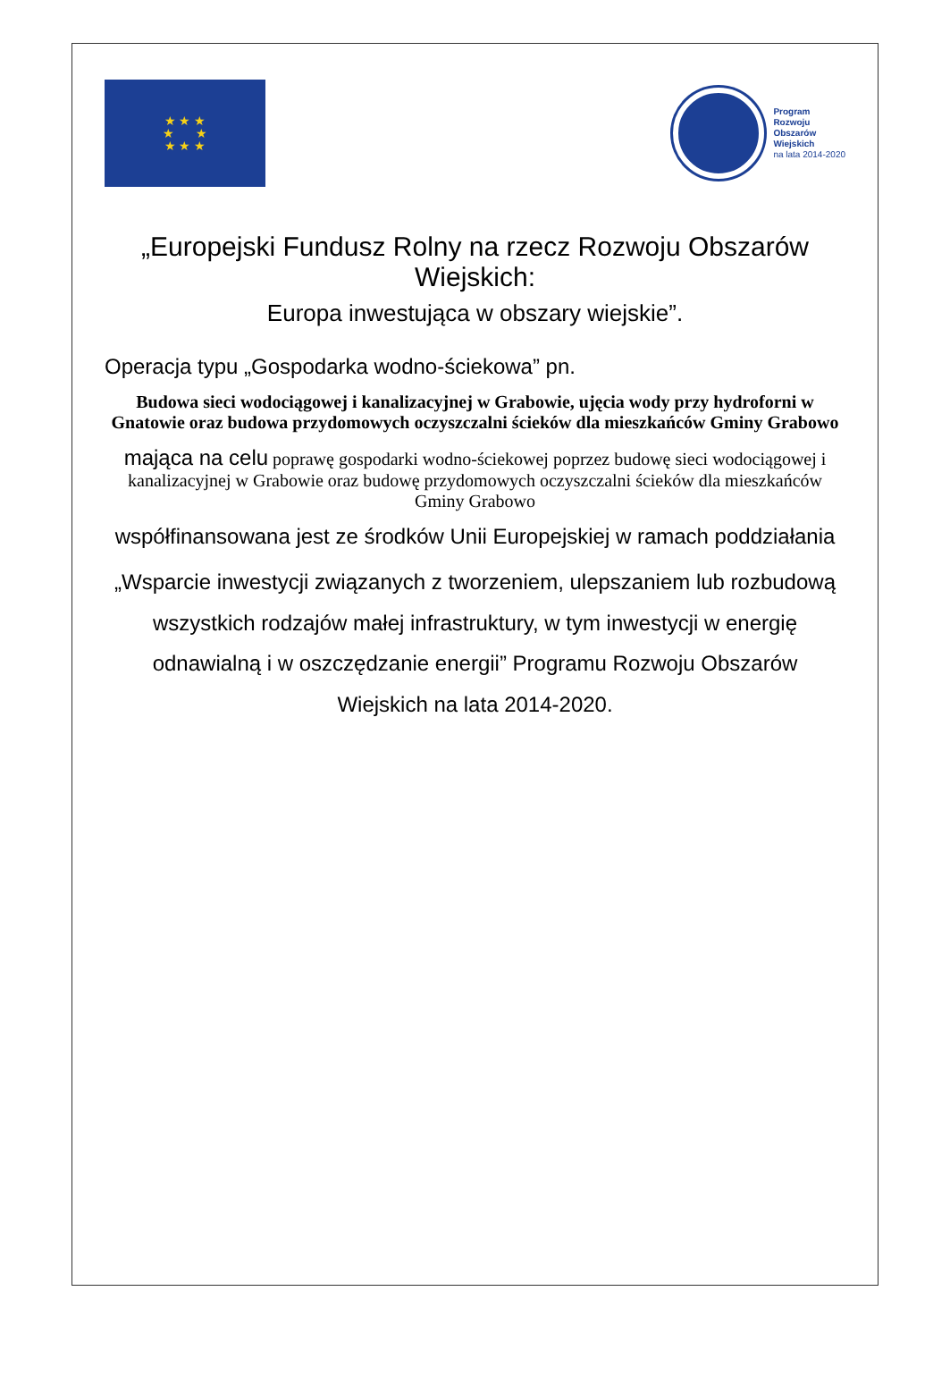★ ★ ★
★ ★
★ ★ ★
Program
Rozwoju
Obszarów
Wiejskich
na lata 2014-2020
„Europejski Fundusz Rolny na rzecz Rozwoju Obszarów Wiejskich:
Europa inwestująca w obszary wiejskie”.
Operacja typu „Gospodarka wodno-ściekowa” pn.
Budowa sieci wodociągowej i kanalizacyjnej w Grabowie, ujęcia wody przy hydroforni w Gnatowie oraz budowa przydomowych oczyszczalni ścieków dla mieszkańców Gminy Grabowo
mająca na celu poprawę gospodarki wodno-ściekowej poprzez budowę sieci wodociągowej i kanalizacyjnej w Grabowie oraz budowę przydomowych oczyszczalni ścieków dla mieszkańców Gminy Grabowo
współfinansowana jest ze środków Unii Europejskiej w ramach poddziałania
„Wsparcie inwestycji związanych z tworzeniem, ulepszaniem lub rozbudową wszystkich rodzajów małej infrastruktury, w tym inwestycji w energię odnawialną i w oszczędzanie energii” Programu Rozwoju Obszarów Wiejskich na lata 2014-2020.